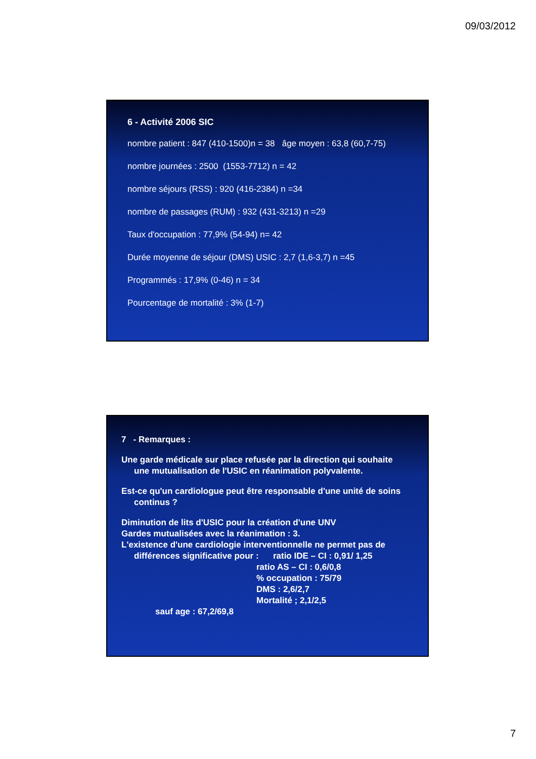09/03/2012
6 - Activité 2006 SIC
nombre patient : 847 (410-1500)n = 38 âge moyen : 63,8 (60,7-75)
nombre journées : 2500 (1553-7712) n = 42
nombre séjours (RSS) : 920 (416-2384) n =34
nombre de passages (RUM) : 932 (431-3213) n =29
Taux d'occupation : 77,9% (54-94) n= 42
Durée moyenne de séjour (DMS) USIC : 2,7 (1,6-3,7) n =45
Programmés : 17,9% (0-46) n = 34
Pourcentage de mortalité : 3% (1-7)
7 - Remarques :
Une garde médicale sur place refusée par la direction qui souhaite
une mutualisation de l'USIC en réanimation polyvalente.
Est-ce qu'un cardiologue peut être responsable d'une unité de soins
continus ?
Diminution de lits d'USIC pour la création d'une UNV
Gardes mutualisées avec la réanimation : 3.
L'existence d'une cardiologie interventionnelle ne permet pas de
différences significative pour : ratio IDE – CI : 0,91/ 1,25
ratio AS – CI : 0,6/0,8
% occupation : 75/79
DMS : 2,6/2,7
Mortalité ; 2,1/2,5
sauf age : 67,2/69,8
7